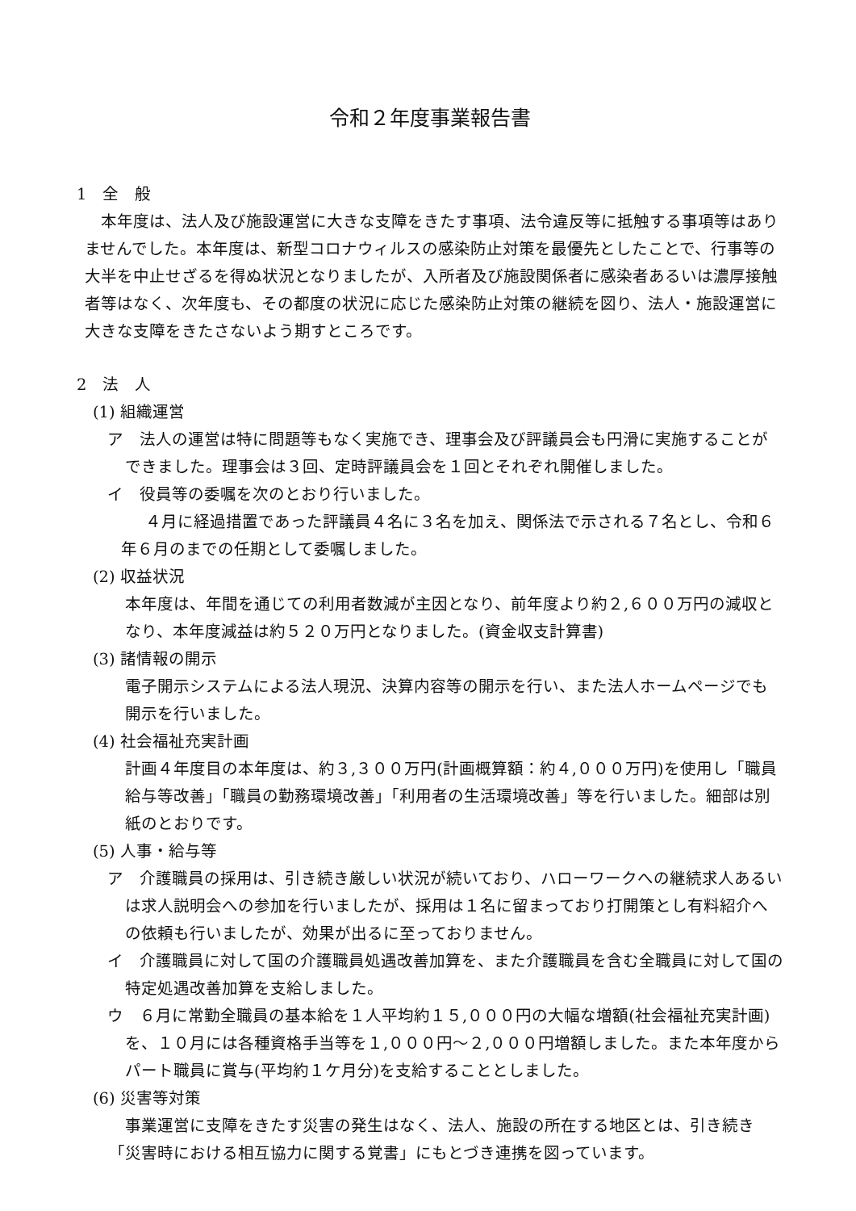令和２年度事業報告書
1　全　般
本年度は、法人及び施設運営に大きな支障をきたす事項、法令違反等に抵触する事項等はありませんでした。本年度は、新型コロナウィルスの感染防止対策を最優先としたことで、行事等の大半を中止せざるを得ぬ状況となりましたが、入所者及び施設関係者に感染者あるいは濃厚接触者等はなく、次年度も、その都度の状況に応じた感染防止対策の継続を図り、法人・施設運営に大きな支障をきたさないよう期すところです。
2　法　人
(1) 組織運営
ア　法人の運営は特に問題等もなく実施でき、理事会及び評議員会も円滑に実施することができました。理事会は３回、定時評議員会を１回とそれぞれ開催しました。
イ　役員等の委嘱を次のとおり行いました。
４月に経過措置であった評議員４名に３名を加え、関係法で示される７名とし、令和６年６月のまでの任期として委嘱しました。
(2) 収益状況
本年度は、年間を通じての利用者数減が主因となり、前年度より約２,６００万円の減収となり、本年度減益は約５２０万円となりました。(資金収支計算書)
(3) 諸情報の開示
電子開示システムによる法人現況、決算内容等の開示を行い、また法人ホームページでも開示を行いました。
(4) 社会福祉充実計画
計画４年度目の本年度は、約３,３００万円(計画概算額：約４,０００万円)を使用し「職員給与等改善」「職員の勤務環境改善」「利用者の生活環境改善」等を行いました。細部は別紙のとおりです。
(5) 人事・給与等
ア　介護職員の採用は、引き続き厳しい状況が続いており、ハローワークへの継続求人あるいは求人説明会への参加を行いましたが、採用は１名に留まっており打開策とし有料紹介への依頼も行いましたが、効果が出るに至っておりません。
イ　介護職員に対して国の介護職員処遇改善加算を、また介護職員を含む全職員に対して国の特定処遇改善加算を支給しました。
ウ　６月に常勤全職員の基本給を１人平均約１５,０００円の大幅な増額(社会福祉充実計画)を、１０月には各種資格手当等を１,０００円～２,０００円増額しました。また本年度からパート職員に賞与(平均約１ケ月分)を支給することとしました。
(6) 災害等対策
事業運営に支障をきたす災害の発生はなく、法人、施設の所在する地区とは、引き続き「災害時における相互協力に関する覚書」にもとづき連携を図っています。